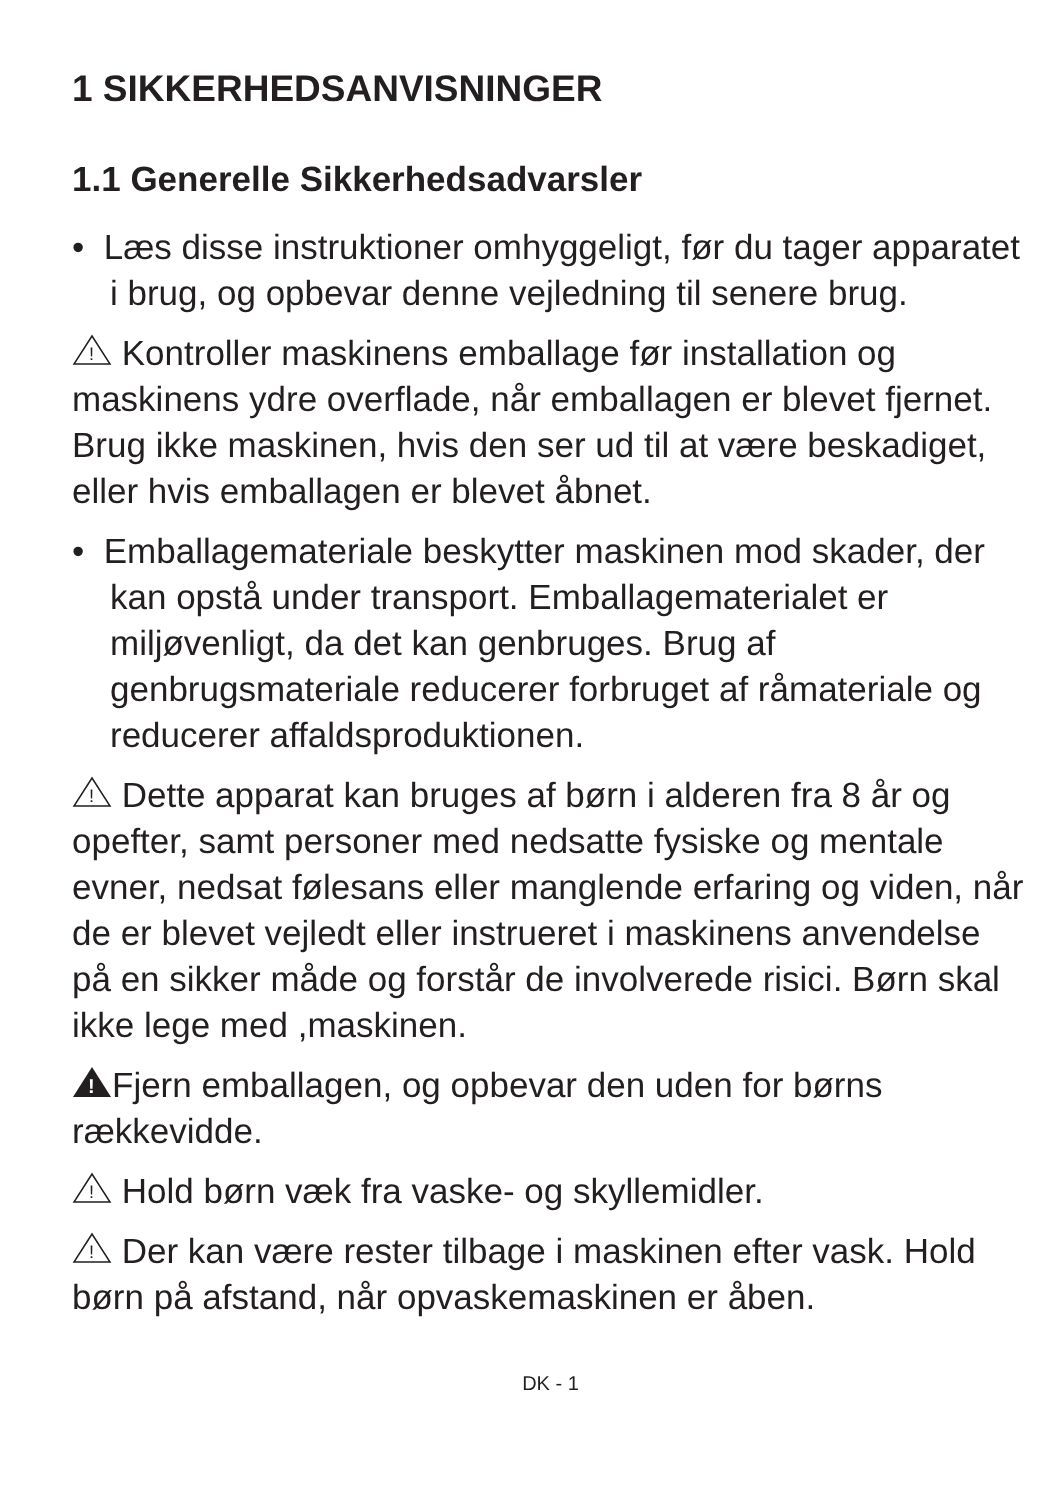1 SIKKERHEDSANVISNINGER
1.1 Generelle Sikkerhedsadvarsler
• Læs disse instruktioner omhyggeligt, før du tager apparatet i brug, og opbevar denne vejledning til senere brug.
!
Kontroller maskinens emballage før installation og maskinens ydre overflade, når emballagen er blevet fjernet. Brug ikke maskinen, hvis den ser ud til at være beskadiget, eller hvis emballagen er blevet åbnet.
• Emballagemateriale beskytter maskinen mod skader, der kan opstå under transport. Emballagematerialet er miljøvenligt, da det kan genbruges. Brug af genbrugsmateriale reducerer forbruget af råmateriale og reducerer affaldsproduktionen.
!
Dette apparat kan bruges af børn i alderen fra 8 år og opefter, samt personer med nedsatte fysiske og mentale evner, nedsat følesans eller manglende erfaring og viden, når de er blevet vejledt eller instrueret i maskinens anvendelse på en sikker måde og forstår de involverede risici. Børn skal ikke lege med ,maskinen.
!
Fjern emballagen, og opbevar den uden for børns rækkevidde.
!
Hold børn væk fra vaske- og skyllemidler.
!
Der kan være rester tilbage i maskinen efter vask. Hold børn på afstand, når opvaskemaskinen er åben.
DK - 1